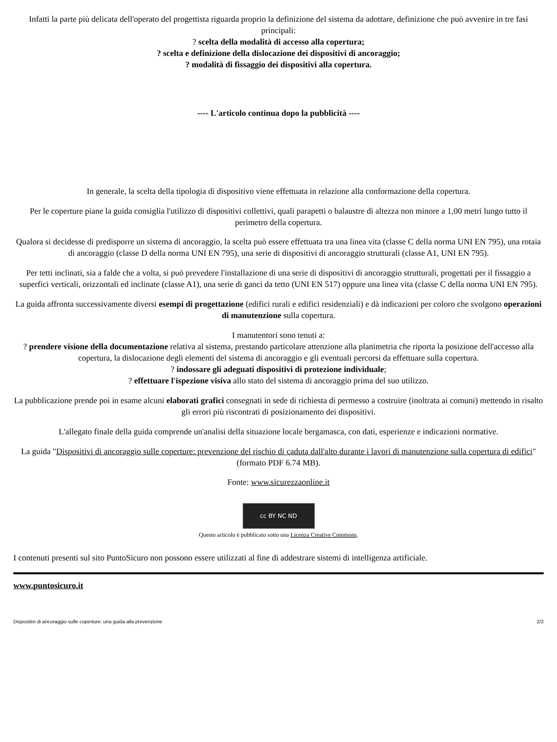Infatti la parte più delicata dell'operato del progettista riguarda proprio la definizione del sistema da adottare, definizione che può avvenire in tre fasi principali:
? scelta della modalità di accesso alla copertura;
? scelta e definizione della dislocazione dei dispositivi di ancoraggio;
? modalità di fissaggio dei dispositivi alla copertura.
---- L'articolo continua dopo la pubblicità ----
In generale, la scelta della tipologia di dispositivo viene effettuata in relazione alla conformazione della copertura.
Per le coperture piane la guida consiglia l'utilizzo di dispositivi collettivi, quali parapetti o balaustre di altezza non minore a 1,00 metri lungo tutto il perimetro della copertura.
Qualora si decidesse di predisporre un sistema di ancoraggio, la scelta può essere effettuata tra una linea vita (classe C della norma UNI EN 795), una rotaia di ancoraggio (classe D della norma UNI EN 795), una serie di dispositivi di ancoraggio strutturali (classe A1, UNI EN 795).
Per tetti inclinati, sia a falde che a volta, si può prevedere l'installazione di una serie di dispositivi di ancoraggio strutturali, progettati per il fissaggio a superfici verticali, orizzontali ed inclinate (classe A1), una serie di ganci da tetto (UNI EN 517) oppure una linea vita (classe C della norma UNI EN 795).
La guida affronta successivamente diversi esempi di progettazione (edifici rurali e edifici residenziali) e dà indicazioni per coloro che svolgono operazioni di manutenzione sulla copertura.
I manutentori sono tenuti a:
? prendere visione della documentazione relativa al sistema, prestando particolare attenzione alla planimetria che riporta la posizione dell'accesso alla copertura, la dislocazione degli elementi del sistema di ancoraggio e gli eventuali percorsi da effettuare sulla copertura.
? indossare gli adeguati dispositivi di protezione individuale;
? effettuare l'ispezione visiva allo stato del sistema di ancoraggio prima del suo utilizzo.
La pubblicazione prende poi in esame alcuni elaborati grafici consegnati in sede di richiesta di permesso a costruire (inoltrata ai comuni) mettendo in risalto gli errori più riscontrati di posizionamento dei dispositivi.
L'allegato finale della guida comprende un'analisi della situazione locale bergamasca, con dati, esperienze e indicazioni normative.
La guida "Dispositivi di ancoraggio sulle coperture: prevenzione del rischio di caduta dall'alto durante i lavori di manutenzione sulla copertura di edifici" (formato PDF 6.74 MB).
Fonte: www.sicurezzaonline.it
cc BY NC ND
Questo articolo è pubblicato sotto una Licenza Creative Commons.
I contenuti presenti sul sito PuntoSicuro non possono essere utilizzati al fine di addestrare sistemi di intelligenza artificiale.
www.puntosicuro.it
Dispositivi di ancoraggio sulle coperture: una guida alla prevenzione 2/2